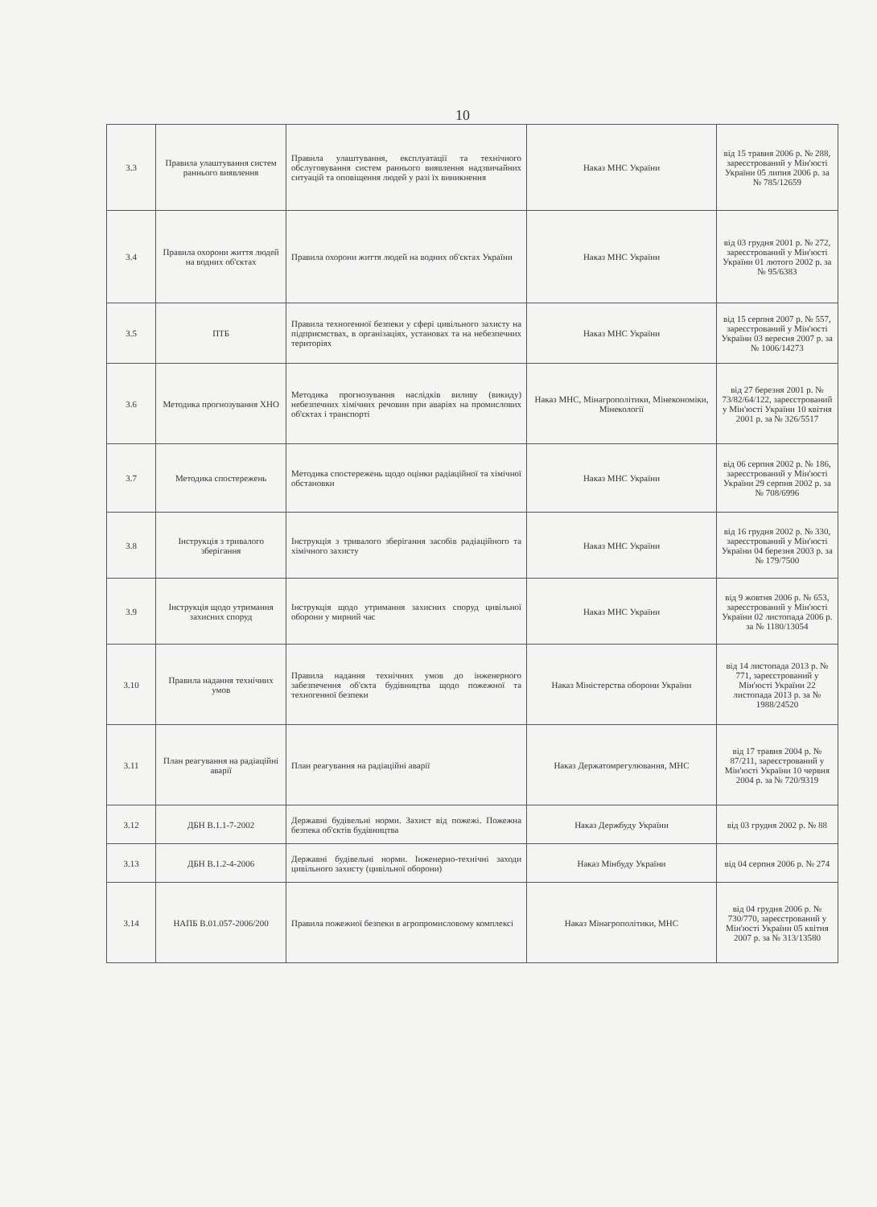10
| 3.3 | Правила улаштування систем раннього виявлення | Правила улаштування, експлуатації та технічного обслуговування систем раннього виявлення надзвичайних ситуацій та оповіщення людей у разі їх виникнення | Наказ МНС України | від 15 травня 2006 р. № 288, зареєстрований у Мін'юсті України 05 липня 2006 р. за № 785/12659 |
| 3.4 | Правила охорони життя людей на водних об'єктах | Правила охорони життя людей на водних об'єктах України | Наказ МНС України | від 03 грудня 2001 р. № 272, зареєстрований у Мін'юсті України 01 лютого 2002 р. за № 95/6383 |
| 3.5 | ПТБ | Правила техногенної безпеки у сфері цивільного захисту на підприємствах, в організаціях, установах та на небезпечних територіях | Наказ МНС України | від 15 серпня 2007 р. № 557, зареєстрований у Мін'юсті України 03 вересня 2007 р. за № 1006/14273 |
| 3.6 | Методика прогнозування ХНО | Методика прогнозування наслідків виливу (викиду) небезпечних хімічних речовин при аваріях на промислових об'єктах і транспорті | Наказ МНС, Мінагрополітики, Мінекономіки, Мінекології | від 27 березня 2001 р. № 73/82/64/122, зареєстрований у Мін'юсті України 10 квітня 2001 р. за № 326/5517 |
| 3.7 | Методика спостережень | Методика спостережень щодо оцінки радіаційної та хімічної обстановки | Наказ МНС України | від 06 серпня 2002 р. № 186, зареєстрований у Мін'юсті України 29 серпня 2002 р. за № 708/6996 |
| 3.8 | Інструкція з тривалого зберігання | Інструкція з тривалого зберігання засобів радіаційного та хімічного захисту | Наказ МНС України | від 16 грудня 2002 р. № 330, зареєстрований у Мін'юсті України 04 березня 2003 р. за № 179/7500 |
| 3.9 | Інструкція щодо утримання захисних споруд | Інструкція щодо утримання захисних споруд цивільної оборони у мирний час | Наказ МНС України | від 9 жовтня 2006 р. № 653, зареєстрований у Мін'юсті України 02 листопада 2006 р. за № 1180/13054 |
| 3.10 | Правила надання технічних умов | Правила надання технічних умов до інженерного забезпечення об'єкта будівництва щодо пожежної та техногенної безпеки | Наказ Міністерства оборони України | від 14 листопада 2013 р. № 771, зареєстрований у Мін'юсті України 22 листопада 2013 р. за № 1988/24520 |
| 3.11 | План реагування на радіаційні аварії | План реагування на радіаційні аварії | Наказ Держатомрегулювання, МНС | від 17 травня 2004 р. № 87/211, зареєстрований у Мін'юсті України 10 червня 2004 р. за № 720/9319 |
| 3.12 | ДБН В.1.1-7-2002 | Державні будівельні норми. Захист від пожежі. Пожежна безпека об'єктів будівництва | Наказ Держбуду України | від 03 грудня 2002 р. № 88 |
| 3.13 | ДБН В.1.2-4-2006 | Державні будівельні норми. Інженерно-технічні заходи цивільного захисту (цивільної оборони) | Наказ Мінбуду України | від 04 серпня 2006 р. № 274 |
| 3.14 | НАПБ В.01.057-2006/200 | Правила пожежної безпеки в агропромисловому комплексі | Наказ Мінагрополітики, МНС | від 04 грудня 2006 р. № 730/770, зареєстрований у Мін'юсті України 05 квітня 2007 р. за № 313/13580 |